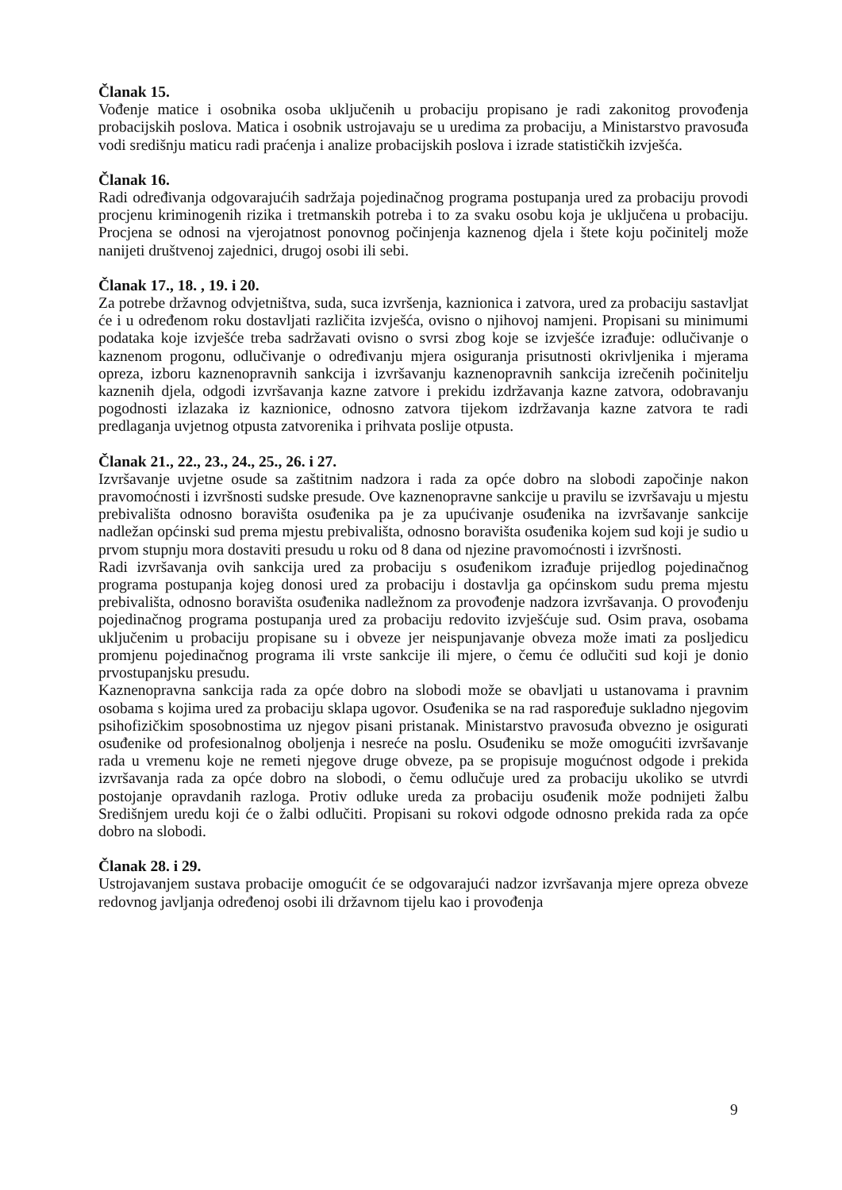Članak 15.
Vođenje matice i osobnika osoba uključenih u probaciju propisano je radi zakonitog provođenja probacijskih poslova. Matica i osobnik ustrojavaju se u uredima za probaciju, a Ministarstvo pravosuđa vodi središnju maticu radi praćenja i analize probacijskih poslova i izrade statističkih izvješća.
Članak 16.
Radi određivanja odgovarajućih sadržaja pojedinačnog programa postupanja ured za probaciju provodi procjenu kriminogenih rizika i tretmanskih potreba i to za svaku osobu koja je uključena u probaciju. Procjena se odnosi na vjerojatnost ponovnog počinjenja kaznenog djela i štete koju počinitelj može nanijeti društvenoj zajednici, drugoj osobi ili sebi.
Članak 17., 18. , 19. i 20.
Za potrebe državnog odvjetništva, suda, suca izvršenja, kaznionica i zatvora, ured za probaciju sastavljat će i u određenom roku dostavljati različita izvješća, ovisno o njihovoj namjeni. Propisani su minimumi podataka koje izvješće treba sadržavati ovisno o svrsi zbog koje se izvješće izrađuje: odlučivanje o kaznenom progonu, odlučivanje o određivanju mjera osiguranja prisutnosti okrivljenika i mjerama opreza, izboru kaznenopravnih sankcija i izvršavanju kaznenopravnih sankcija izrečenih počinitelju kaznenih djela, odgodi izvršavanja kazne zatvore i prekidu izdržavanja kazne zatvora, odobravanju pogodnosti izlazaka iz kaznionice, odnosno zatvora tijekom izdržavanja kazne zatvora te radi predlaganja uvjetnog otpusta zatvorenika i prihvata poslije otpusta.
Članak 21., 22., 23., 24., 25., 26. i 27.
Izvršavanje uvjetne osude sa zaštitnim nadzora i rada za opće dobro na slobodi započinje nakon pravomoćnosti i izvršnosti sudske presude. Ove kaznenopravne sankcije u pravilu se izvršavaju u mjestu prebivališta odnosno boravišta osuđenika pa je za upućivanje osuđenika na izvršavanje sankcije nadležan općinski sud prema mjestu prebivališta, odnosno boravišta osuđenika kojem sud koji je sudio u prvom stupnju mora dostaviti presudu u roku od 8 dana od njezine pravomoćnosti i izvršnosti.
Radi izvršavanja ovih sankcija ured za probaciju s osuđenikom izrađuje prijedlog pojedinačnog programa postupanja kojeg donosi ured za probaciju i dostavlja ga općinskom sudu prema mjestu prebivališta, odnosno boravišta osuđenika nadležnom za provođenje nadzora izvršavanja. O provođenju pojedinačnog programa postupanja ured za probaciju redovito izvješćuje sud. Osim prava, osobama uključenim u probaciju propisane su i obveze jer neispunjavanje obveza može imati za posljedicu promjenu pojedinačnog programa ili vrste sankcije ili mjere, o čemu će odlučiti sud koji je donio prvostupanjsku presudu.
Kaznenopravna sankcija rada za opće dobro na slobodi može se obavljati u ustanovama i pravnim osobama s kojima ured za probaciju sklapa ugovor. Osuđenika se na rad raspoređuje sukladno njegovim psihofizičkim sposobnostima uz njegov pisani pristanak. Ministarstvo pravosuđa obvezno je osigurati osuđenike od profesionalnog oboljenja i nesreće na poslu. Osuđeniku se može omogućiti izvršavanje rada u vremenu koje ne remeti njegove druge obveze, pa se propisuje mogućnost odgode i prekida izvršavanja rada za opće dobro na slobodi, o čemu odlučuje ured za probaciju ukoliko se utvrdi postojanje opravdanih razloga. Protiv odluke ureda za probaciju osuđenik može podnijeti žalbu Središnjem uredu koji će o žalbi odlučiti. Propisani su rokovi odgode odnosno prekida rada za opće dobro na slobodi.
Članak 28. i 29.
Ustrojavanjem sustava probacije omogućit će se odgovarajući nadzor izvršavanja mjere opreza obveze redovnog javljanja određenoj osobi ili državnom tijelu kao i provođenja
9